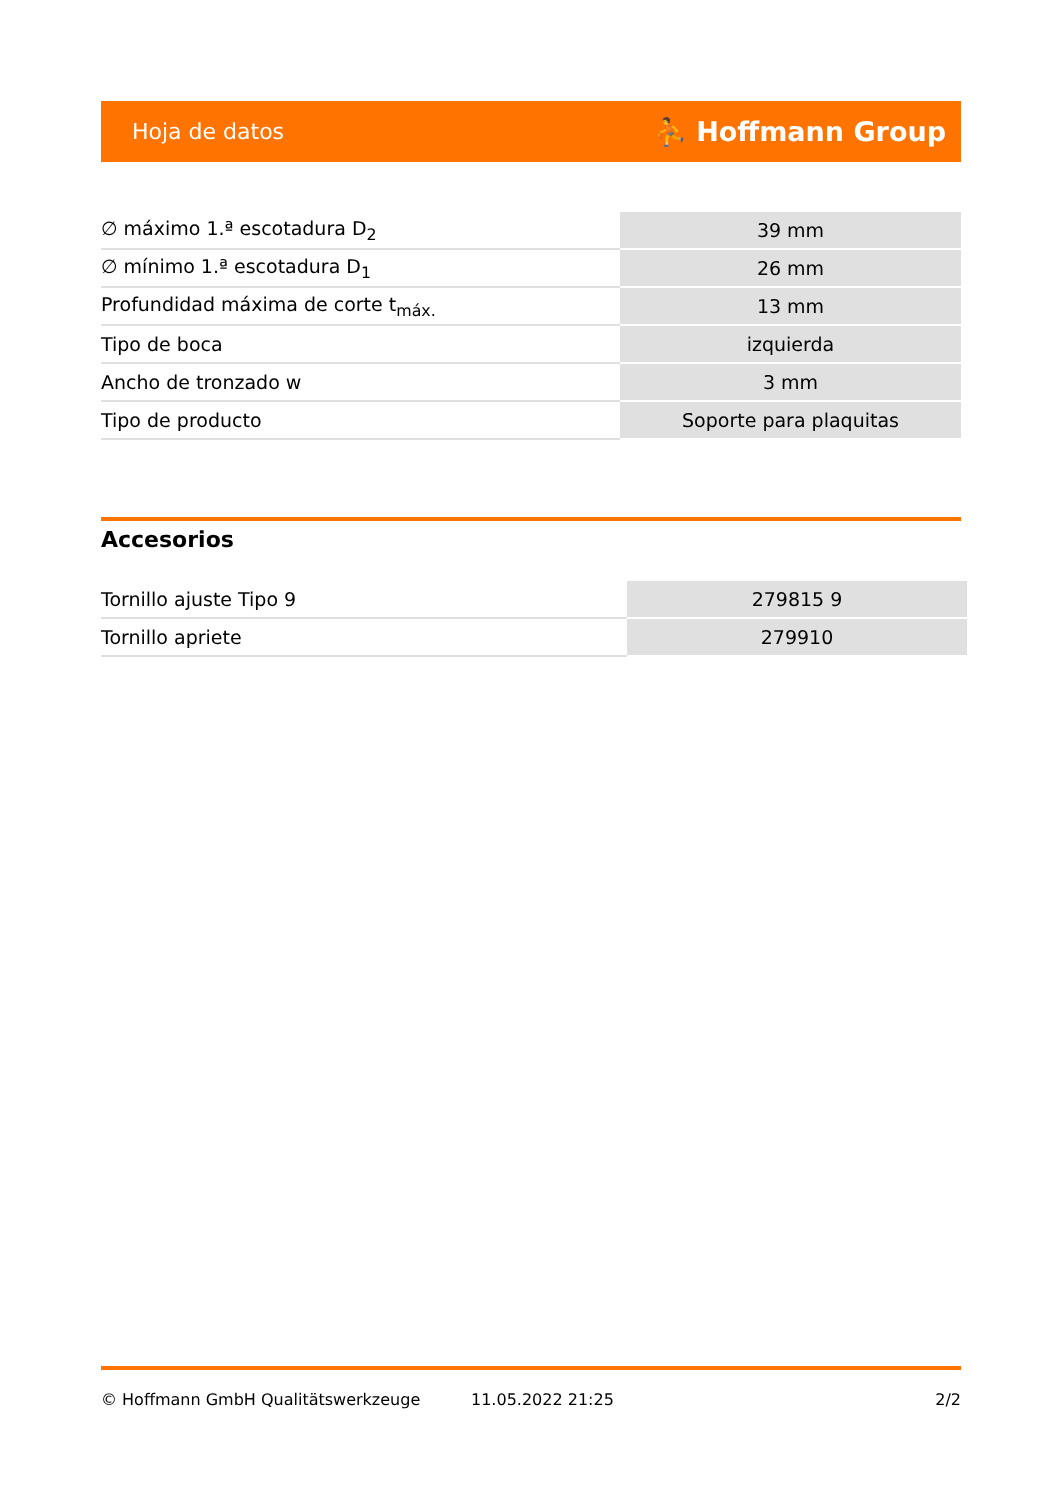Hoja de datos ⛹ Hoffmann Group
| ∅ máximo 1.ª escotadura D<sub>2</sub> | 39 mm |
| ∅ mínimo 1.ª escotadura D<sub>1</sub> | 26 mm |
| Profundidad máxima de corte t<sub>máx.</sub> | 13 mm |
| Tipo de boca | izquierda |
| Ancho de tronzado w | 3 mm |
| Tipo de producto | Soporte para plaquitas |
Accesorios
| Tornillo ajuste Tipo 9 | 279815 9 |
| Tornillo apriete | 279910 |
© Hoffmann GmbH Qualitätswerkzeuge 11.05.2022 21:25 2/2